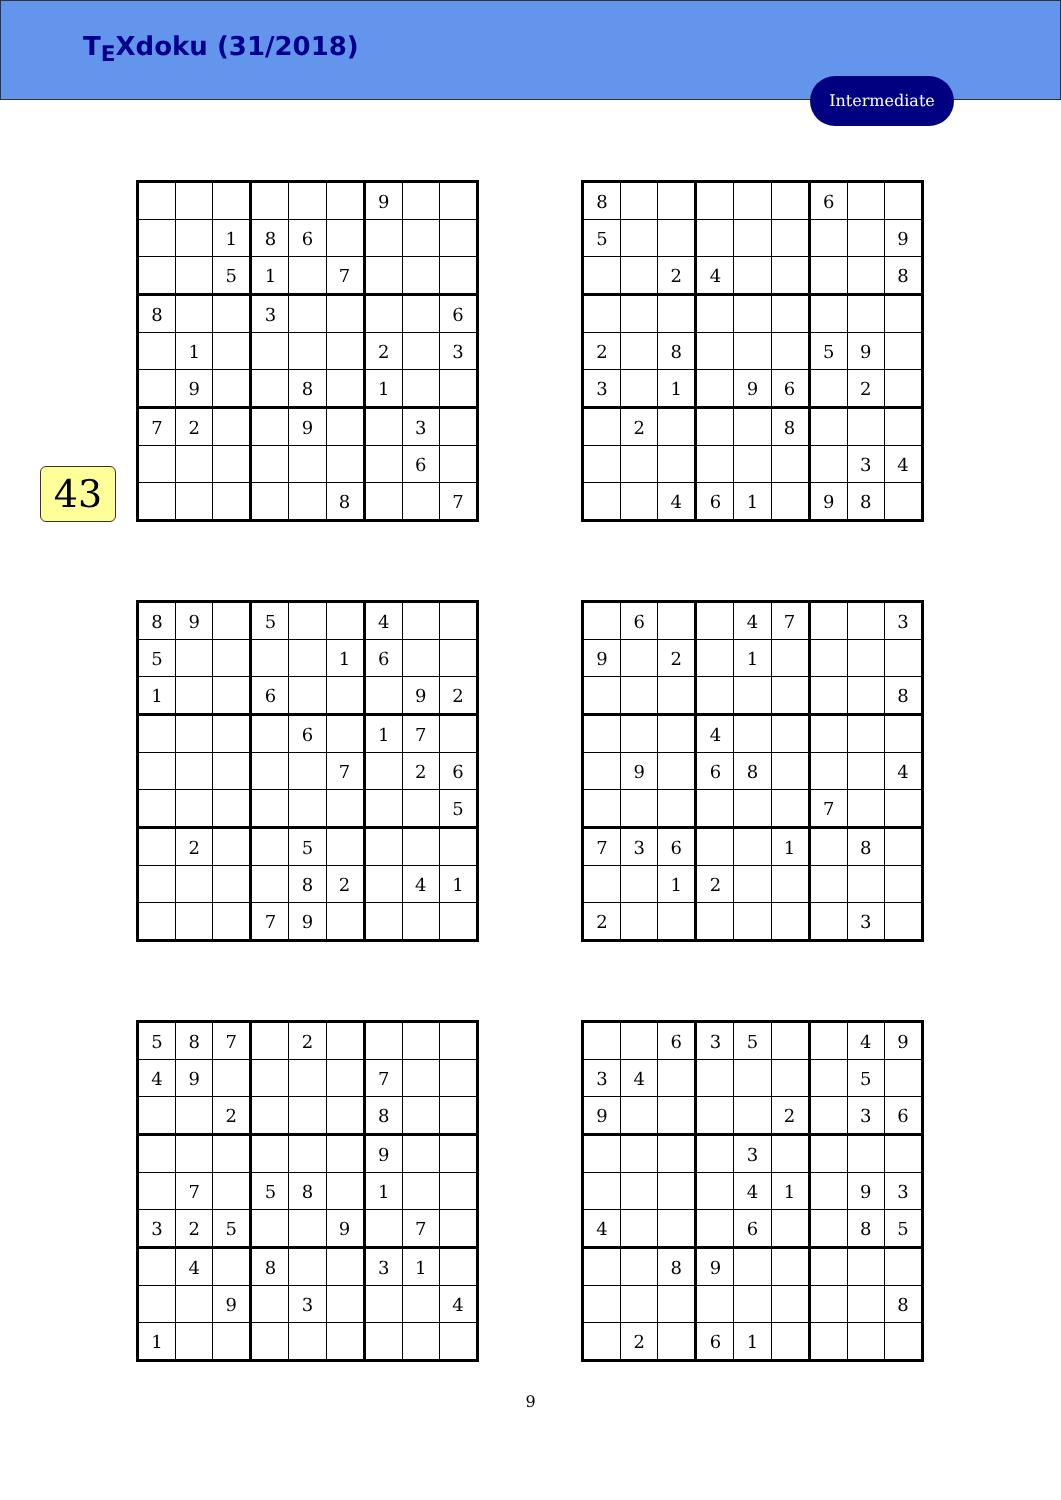T<sub>E</sub>Xdoku (31/2018)
Intermediate
43
| | | | | | | 9 | | |
| | | 1 | 8 | 6 | | | | |
| | | 5 | 1 | | 7 | | | |
| 8 | | | 3 | | | | | 6 |
| | 1 | | | | | 2 | | 3 |
| | 9 | | | 8 | | 1 | | |
| 7 | 2 | | | 9 | | | 3 | |
| | | | | | | | 6 | |
| | | | | | 8 | | | 7 |
| 8 | | | | | | 6 | | |
| 5 | | | | | | | | 9 |
| | | 2 | 4 | | | | | 8 |
| 2 | | 8 | | | | 5 | 9 | |
| 3 | | 1 | | 9 | 6 | | 2 | |
| | 2 | | | | 8 | | | |
| | | | | | | | 3 | 4 |
| | | 4 | 6 | 1 | | 9 | 8 | |
| 8 | 9 | | 5 | | | 4 | | |
| 5 | | | | | 1 | 6 | | |
| 1 | | | 6 | | | | 9 | 2 |
| | | | | 6 | | 1 | 7 | |
| | | | | | 7 | | 2 | 6 |
| | | | | | | | | 5 |
| | 2 | | | 5 | | | | |
| | | | | 8 | 2 | | 4 | 1 |
| | | | 7 | 9 | | | | |
| | 6 | | | 4 | 7 | | | 3 |
| 9 | | 2 | | 1 | | | | |
| | | | | | | | | 8 |
| | | | 4 | | | | | |
| | 9 | | 6 | 8 | | | | 4 |
| | | | | | | 7 | | |
| 7 | 3 | 6 | | | 1 | | 8 | |
| | | 1 | 2 | | | | | |
| 2 | | | | | | | 3 | |
| 5 | 8 | 7 | | 2 | | | | |
| 4 | 9 | | | | | 7 | | |
| | | 2 | | | | 8 | | |
| | | | | | | 9 | | |
| | 7 | | 5 | 8 | | 1 | | |
| 3 | 2 | 5 | | | 9 | | 7 | |
| | 4 | | 8 | | | 3 | 1 | |
| | | 9 | | 3 | | | | 4 |
| 1 | | | | | | | | |
| | | 6 | 3 | 5 | | | 4 | 9 |
| 3 | 4 | | | | | | 5 | |
| 9 | | | | | 2 | | 3 | 6 |
| | | | | 3 | | | | |
| | | | | 4 | 1 | | 9 | 3 |
| 4 | | | | 6 | | | 8 | 5 |
| | | 8 | 9 | | | | | |
| | | | | | | | | 8 |
| | 2 | | 6 | 1 | | | | |
9